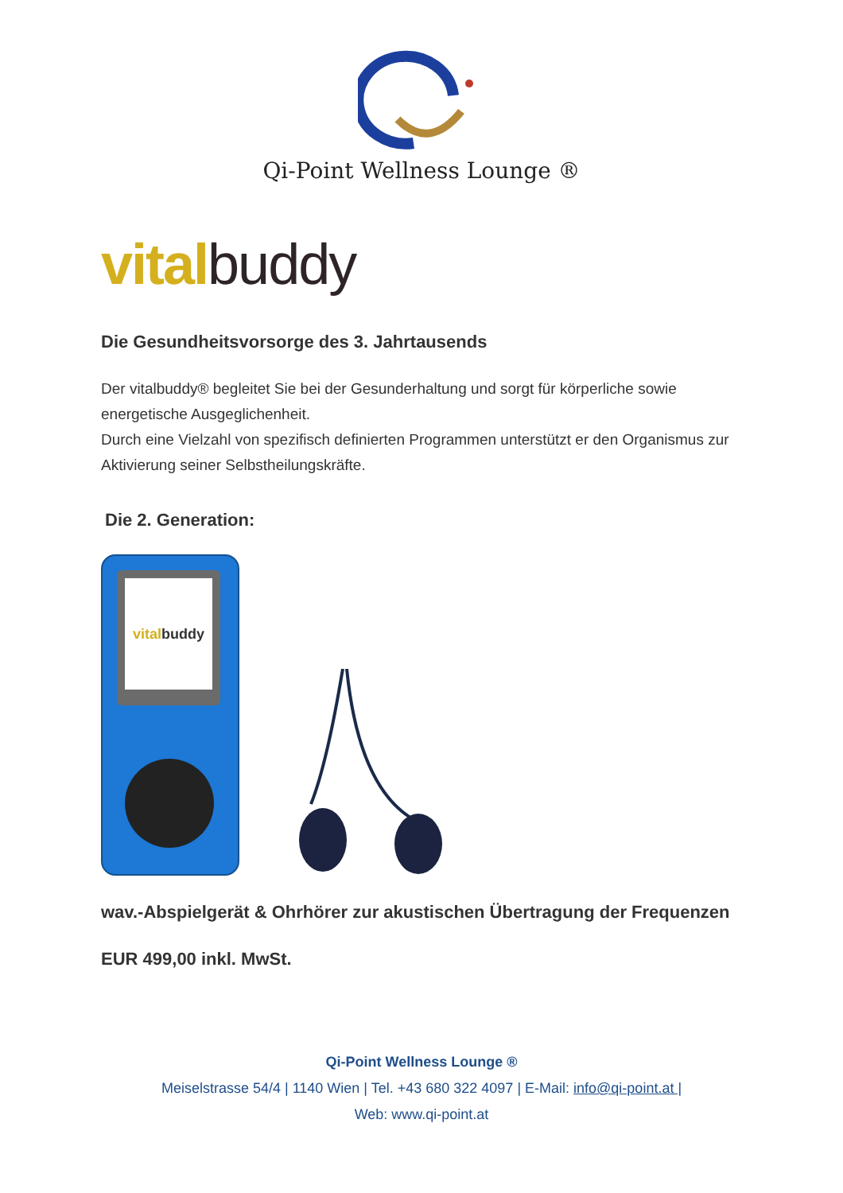Qi-Point Wellness Lounge ®
vital buddy
Die Gesundheitsvorsorge des 3. Jahrtausends
Der vitalbuddy® begleitet Sie bei der Gesunderhaltung und sorgt für körperliche sowie energetische Ausgeglichenheit.
Durch eine Vielzahl von spezifisch definierten Programmen unterstützt er den Organismus zur Aktivierung seiner Selbstheilungskräfte.
Die 2. Generation:
vitalbuddy
wav.-Abspielgerät & Ohrhörer zur akustischen Übertragung der Frequenzen
EUR 499,00 inkl. MwSt.
Qi-Point Wellness Lounge ®
Meiselstrasse 54/4 | 1140 Wien | Tel. +43 680 322 4097 | E-Mail: info@qi-point.at |
Web: www.qi-point.at